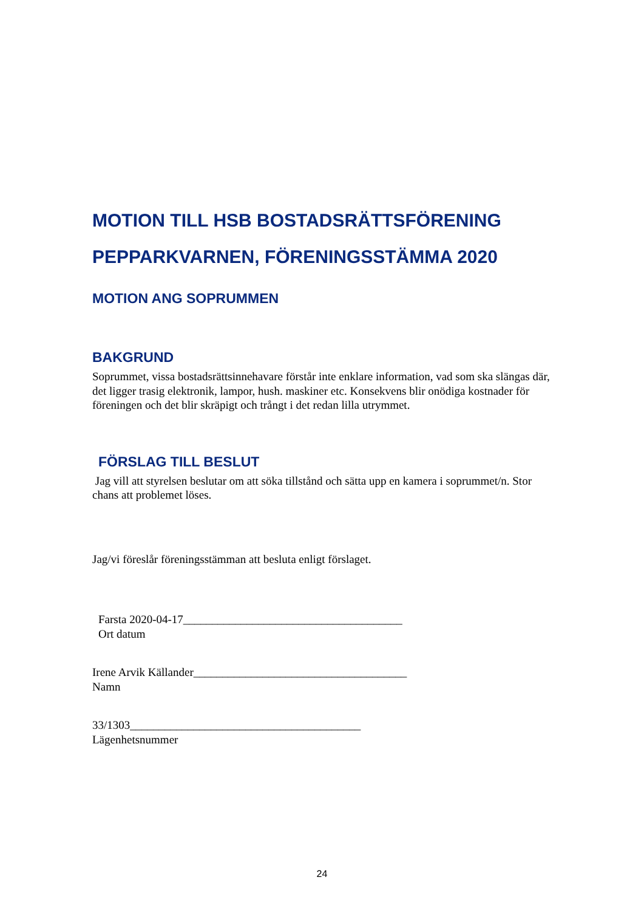MOTION TILL HSB BOSTADSRÄTTSFÖRENING PEPPARKVARNEN, FÖRENINGSSTÄMMA 2020
MOTION ANG SOPRUMMEN
BAKGRUND
Soprummet, vissa bostadsrättsinnehavare förstår inte enklare information, vad som ska slängas där, det ligger trasig elektronik, lampor, hush. maskiner etc. Konsekvens blir onödiga kostnader för föreningen och det blir skräpigt och trångt i det redan lilla utrymmet.
FÖRSLAG TILL BESLUT
Jag vill att styrelsen beslutar om att söka tillstånd och sätta upp en kamera i soprummet/n. Stor chans att problemet löses.
Jag/vi föreslår föreningsstämman att besluta enligt förslaget.
Farsta 2020-04-17______________________________________
Ort datum
Irene Arvik Källander_____________________________________
Namn
33/1303________________________________________
Lägenhetsnummer
24